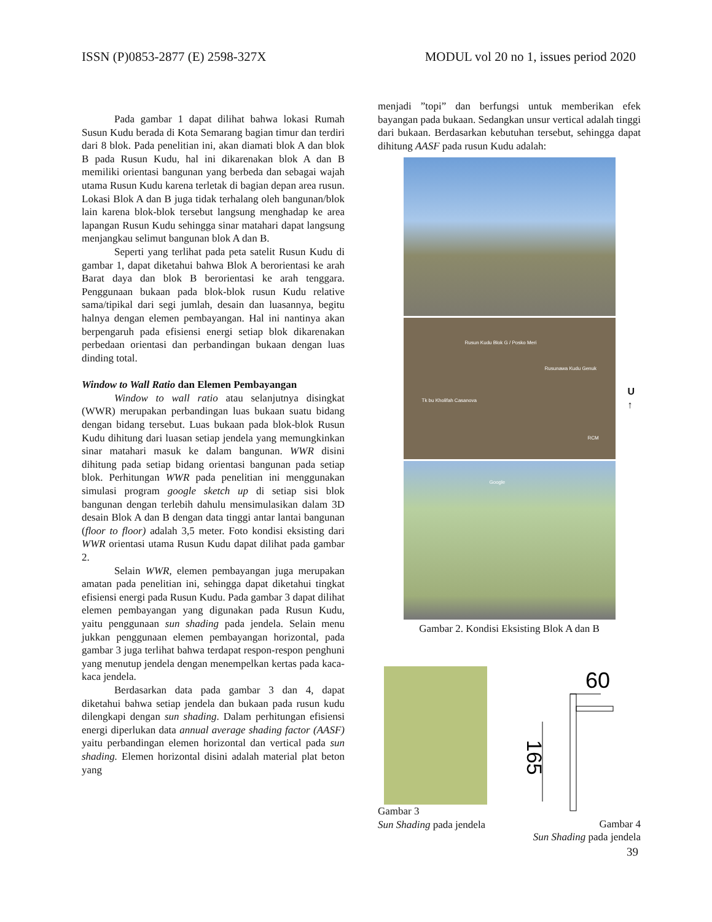ISSN (P)0853-2877 (E) 2598-327X MODUL vol 20 no 1, issues period 2020
Pada gambar 1 dapat dilihat bahwa lokasi Rumah Susun Kudu berada di Kota Semarang bagian timur dan terdiri dari 8 blok. Pada penelitian ini, akan diamati blok A dan blok B pada Rusun Kudu, hal ini dikarenakan blok A dan B memiliki orientasi bangunan yang berbeda dan sebagai wajah utama Rusun Kudu karena terletak di bagian depan area rusun. Lokasi Blok A dan B juga tidak terhalang oleh bangunan/blok lain karena blok-blok tersebut langsung menghadap ke area lapangan Rusun Kudu sehingga sinar matahari dapat langsung menjangkau selimut bangunan blok A dan B.
Seperti yang terlihat pada peta satelit Rusun Kudu di gambar 1, dapat diketahui bahwa Blok A berorientasi ke arah Barat daya dan blok B berorientasi ke arah tenggara. Penggunaan bukaan pada blok-blok rusun Kudu relative sama/tipikal dari segi jumlah, desain dan luasannya, begitu halnya dengan elemen pembayangan. Hal ini nantinya akan berpengaruh pada efisiensi energi setiap blok dikarenakan perbedaan orientasi dan perbandingan bukaan dengan luas dinding total.
Window to Wall Ratio dan Elemen Pembayangan
Window to wall ratio atau selanjutnya disingkat (WWR) merupakan perbandingan luas bukaan suatu bidang dengan bidang tersebut. Luas bukaan pada blok-blok Rusun Kudu dihitung dari luasan setiap jendela yang memungkinkan sinar matahari masuk ke dalam bangunan. WWR disini dihitung pada setiap bidang orientasi bangunan pada setiap blok. Perhitungan WWR pada penelitian ini menggunakan simulasi program google sketch up di setiap sisi blok bangunan dengan terlebih dahulu mensimulasikan dalam 3D desain Blok A dan B dengan data tinggi antar lantai bangunan (floor to floor) adalah 3,5 meter. Foto kondisi eksisting dari WWR orientasi utama Rusun Kudu dapat dilihat pada gambar 2.
Selain WWR, elemen pembayangan juga merupakan amatan pada penelitian ini, sehingga dapat diketahui tingkat efisiensi energi pada Rusun Kudu. Pada gambar 3 dapat dilihat elemen pembayangan yang digunakan pada Rusun Kudu, yaitu penggunaan sun shading pada jendela. Selain menu jukkan penggunaan elemen pembayangan horizontal, pada gambar 3 juga terlihat bahwa terdapat respon-respon penghuni yang menutup jendela dengan menempelkan kertas pada kaca-kaca jendela.
Berdasarkan data pada gambar 3 dan 4, dapat diketahui bahwa setiap jendela dan bukaan pada rusun kudu dilengkapi dengan sun shading. Dalam perhitungan efisiensi energi diperlukan data annual average shading factor (AASF) yaitu perbandingan elemen horizontal dan vertical pada sun shading. Elemen horizontal disini adalah material plat beton yang
menjadi ”topi” dan berfungsi untuk memberikan efek bayangan pada bukaan. Sedangkan unsur vertical adalah tinggi dari bukaan. Berdasarkan kebutuhan tersebut, sehingga dapat dihitung AASF pada rusun Kudu adalah:
Rusun Kudu Blok G / Posko Meri
Rusunawa Kudu Genuk
Tk bu Kholifah Casanova
RCM
Google
U
↑
Gambar 2. Kondisi Eksisting Blok A dan B
Gambar 3
Sun Shading pada jendela
60
165
Gambar 4
Sun Shading pada jendela
39